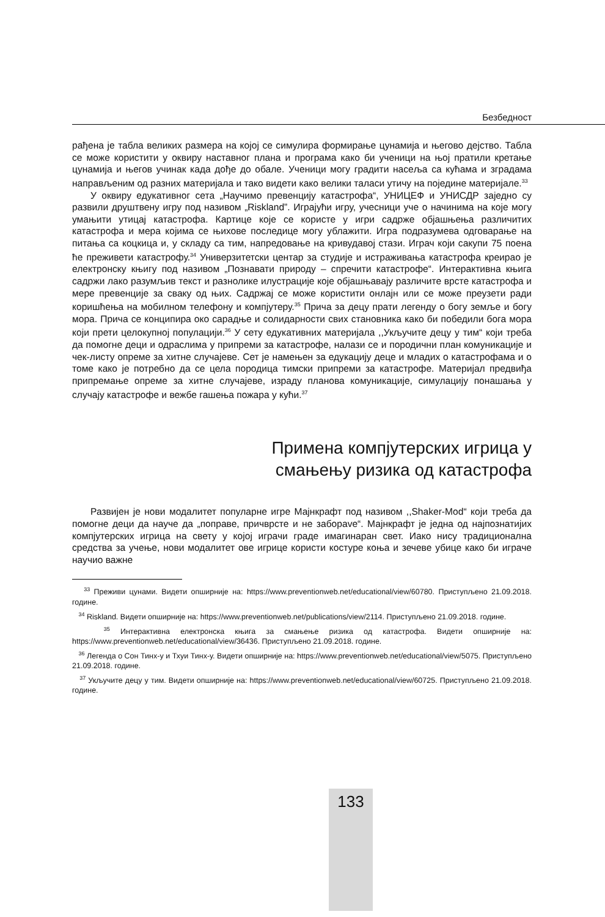Безбедност
рађена је табла великих размера на којој се симулира формирање цунамија и његово дејство. Табла се може користити у оквиру наставног плана и програма како би ученици на њој пратили кретање цунамија и његов учинак када дође до обале. Ученици могу градити насеља са кућама и зградама направљеним од разних материјала и тако видети како велики таласи утичу на поједине материјале.<sup>33</sup>
У оквиру едукативног сета „Научимо превенцију катастрофа“, УНИЦЕФ и УНИСДР заједно су развили друштвену игру под називом „Riskland”. Играјући игру, учесници уче о начинима на које могу умањити утицај катастрофа. Картице које се користе у игри садрже објашњења различитих катастрофа и мера којима се њихове последице могу ублажити. Игра подразумева одговарање на питања са коцкица и, у складу са тим, напредовање на кривудавој стази. Играч који сакупи 75 поена ће преживети катастрофу.<sup>34</sup> Универзитетски центар за студије и истраживања катастрофа креирао је електронску књигу под називом „Познавати природу – спречити катастрофе“. Интерактивна књига садржи лако разумљив текст и разнолике илустрације које објашњавају различите врсте катастрофа и мере превенције за сваку од њих. Садржај се може користити онлајн или се може преузети ради коришћења на мобилном телефону и компјутеру.<sup>35</sup> Прича за децу прати легенду о богу земље и богу мора. Прича се конципира око сарадње и солидарности свих становника како би победили бога мора који прети целокупној популацији.<sup>36</sup> У сету едукативних материјала ,,Укључите децу у тим“ који треба да помогне деци и одраслима у припреми за катастрофе, налази се и породични план комуникације и чек-листу опреме за хитне случајеве. Сет је намењен за едукацију деце и младих о катастрофама и о томе како је потребно да се цела породица тимски припреми за катастрофе. Материјал предвиђа припремање опреме за хитне случајеве, израду планова комуникације, симулацију понашања у случају катастрофе и вежбе гашења пожара у кући.<sup>37</sup>
Примена компјутерских игрица у
смањењу ризика од катастрофа
Развијен је нови модалитет популарне игре Мајнкрафт под називом ,,Shaker-Mod“ који треба да помогне деци да науче да „поправе, причврсте и не заборave“. Мајнкрафт је једна од најпознатијих компјутерских игрица на свету у којој играчи граде имагинаран свет. Иако нису традиционална средства за учење, нови модалитет ове игрице користи костуре коња и зечеве убице како би играче научио важне
<sup>33</sup> Преживи цунами. Видети опширније на: https://www.preventionweb.net/educational/view/60780. Приступљено 21.09.2018. године.
<sup>34</sup> Riskland. Видети опширније на: https://www.preventionweb.net/publications/view/2114. Приступљено 21.09.2018. године.
<sup>35</sup> Интерактивна електронска књига за смањење ризика од катастрофа. Видети опширније на: https://www.preventionweb.net/educational/view/36436. Приступљено 21.09.2018. године.
<sup>36</sup> Легенда о Сон Тинх-у и Тхуи Тинх-у. Видети опширније на: https://www.preventionweb.net/educational/view/5075. Приступљено 21.09.2018. године.
<sup>37</sup> Укључите децу у тим. Видети опширније на: https://www.preventionweb.net/educational/view/60725. Приступљено 21.09.2018. године.
133